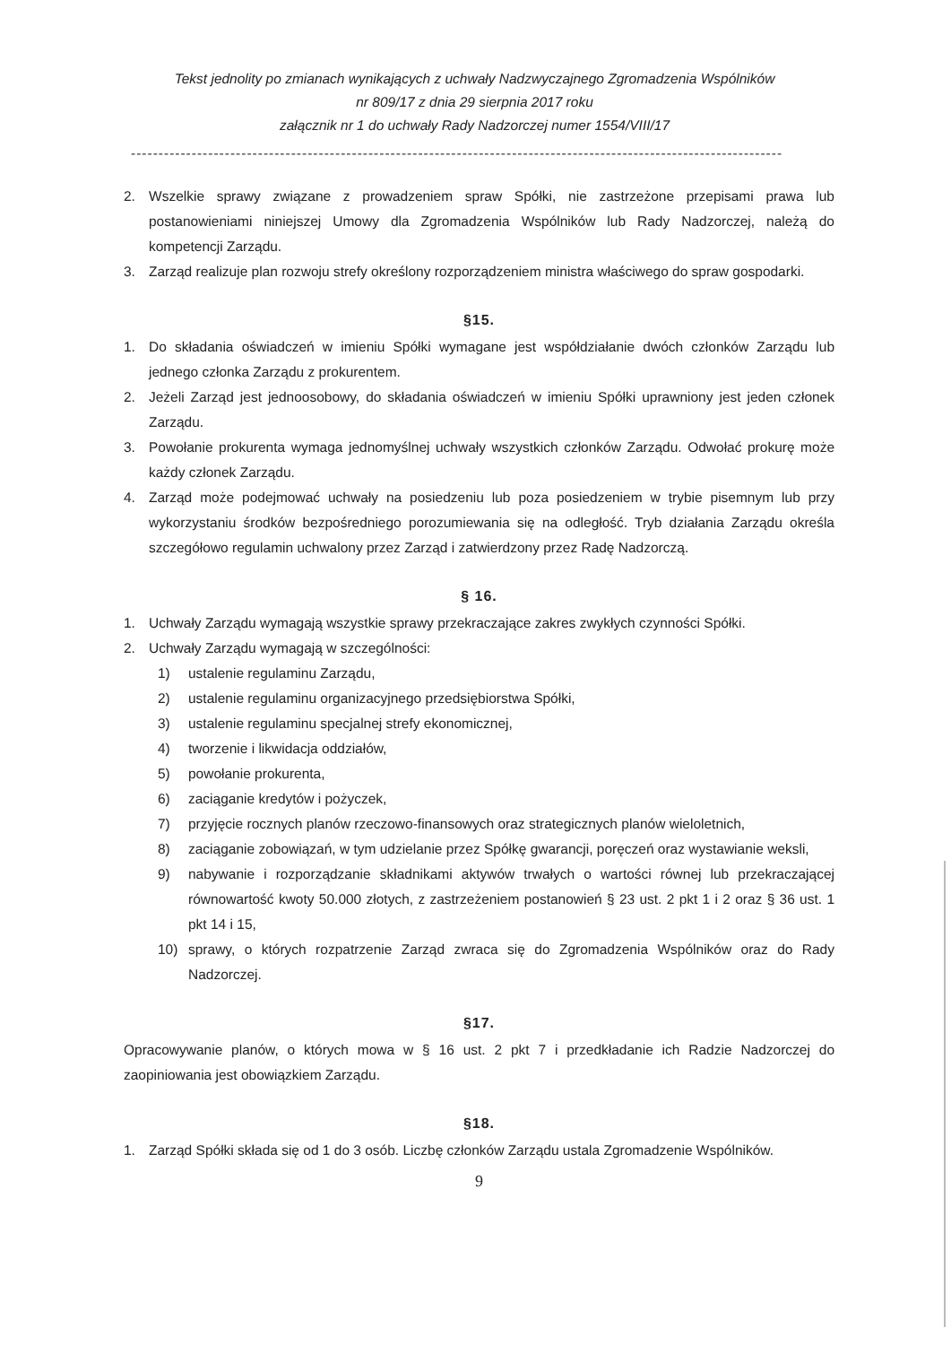Tekst jednolity po zmianach wynikających z uchwały Nadzwyczajnego Zgromadzenia Wspólników
nr 809/17 z dnia 29 sierpnia 2017 roku
załącznik nr 1 do uchwały Rady Nadzorczej numer 1554/VIII/17
----------------------------------------------------------------------------------------------------------------------
2. Wszelkie sprawy związane z prowadzeniem spraw Spółki, nie zastrzeżone przepisami prawa lub postanowieniami niniejszej Umowy dla Zgromadzenia Wspólników lub Rady Nadzorczej, należą do kompetencji Zarządu.
3. Zarząd realizuje plan rozwoju strefy określony rozporządzeniem ministra właściwego do spraw gospodarki.
§15.
1. Do składania oświadczeń w imieniu Spółki wymagane jest współdziałanie dwóch członków Zarządu lub jednego członka Zarządu z prokurentem.
2. Jeżeli Zarząd jest jednoosobowy, do składania oświadczeń w imieniu Spółki uprawniony jest jeden członek Zarządu.
3. Powołanie prokurenta wymaga jednomyślnej uchwały wszystkich członków Zarządu. Odwołać prokurę może każdy członek Zarządu.
4. Zarząd może podejmować uchwały na posiedzeniu lub poza posiedzeniem w trybie pisemnym lub przy wykorzystaniu środków bezpośredniego porozumiewania się na odległość. Tryb działania Zarządu określa szczegółowo regulamin uchwalony przez Zarząd i zatwierdzony przez Radę Nadzorczą.
§ 16.
1. Uchwały Zarządu wymagają wszystkie sprawy przekraczające zakres zwykłych czynności Spółki.
2. Uchwały Zarządu wymagają w szczególności:
1) ustalenie regulaminu Zarządu,
2) ustalenie regulaminu organizacyjnego przedsiębiorstwa Spółki,
3) ustalenie regulaminu specjalnej strefy ekonomicznej,
4) tworzenie i likwidacja oddziałów,
5) powołanie prokurenta,
6) zaciąganie kredytów i pożyczek,
7) przyjęcie rocznych planów rzeczowo-finansowych oraz strategicznych planów wieloletnich,
8) zaciąganie zobowiązań, w tym udzielanie przez Spółkę gwarancji, poręczeń oraz wystawianie weksli,
9) nabywanie i rozporządzanie składnikami aktywów trwałych o wartości równej lub przekraczającej równowartość kwoty 50.000 złotych, z zastrzeżeniem postanowień § 23 ust. 2 pkt 1 i 2 oraz § 36 ust. 1 pkt 14 i 15,
10) sprawy, o których rozpatrzenie Zarząd zwraca się do Zgromadzenia Wspólników oraz do Rady Nadzorczej.
§17.
Opracowywanie planów, o których mowa w § 16 ust. 2 pkt 7 i przedkładanie ich Radzie Nadzorczej do zaopiniowania jest obowiązkiem Zarządu.
§18.
1. Zarząd Spółki składa się od 1 do 3 osób. Liczbę członków Zarządu ustala Zgromadzenie Wspólników.
9